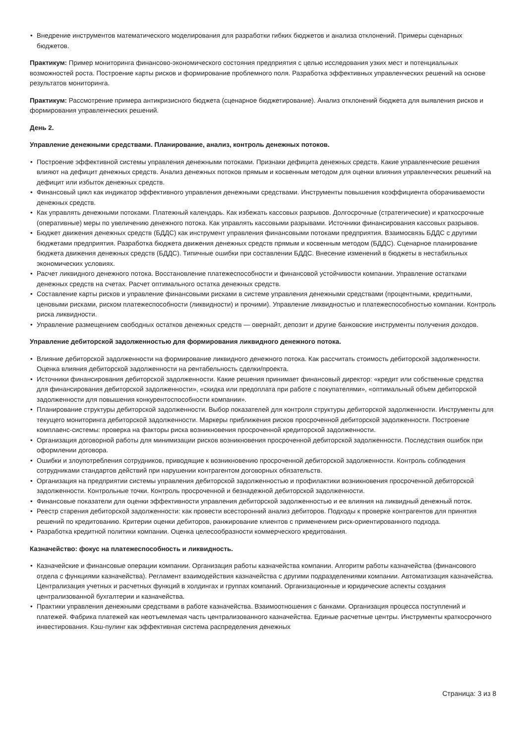• Внедрение инструментов математического моделирования для разработки гибких бюджетов и анализа отклонений. Примеры сценарных бюджетов.
Практикум: Пример мониторинга финансово-экономического состояния предприятия с целью исследования узких мест и потенциальных возможностей роста. Построение карты рисков и формирование проблемного поля. Разработка эффективных управленческих решений на основе результатов мониторинга.
Практикум: Рассмотрение примера антикризисного бюджета (сценарное бюджетирование). Анализ отклонений бюджета для выявления рисков и формирования управленческих решений.
День 2.
Управление денежными средствами. Планирование, анализ, контроль денежных потоков.
• Построение эффективной системы управления денежными потоками. Признаки дефицита денежных средств. Какие управленческие решения влияют на дефицит денежных средств. Анализ денежных потоков прямым и косвенным методом для оценки влияния управленческих решений на дефицит или избыток денежных средств.
• Финансовый цикл как индикатор эффективного управления денежными средствами. Инструменты повышения коэффициента оборачиваемости денежных средств.
• Как управлять денежными потоками. Платежный календарь. Как избежать кассовых разрывов. Долгосрочные (стратегические) и краткосрочные (оперативные) меры по увеличению денежного потока. Как управлять кассовыми разрывами. Источники финансирования кассовых разрывов.
• Бюджет движения денежных средств (БДДС) как инструмент управления финансовыми потоками предприятия. Взаимосвязь БДДС с другими бюджетами предприятия. Разработка бюджета движения денежных средств прямым и косвенным методом (БДДС). Сценарное планирование бюджета движения денежных средств (БДДС). Типичные ошибки при составлении БДДС. Внесение изменений в бюджеты в нестабильных экономических условиях.
• Расчет ликвидного денежного потока. Восстановление платежеспособности и финансовой устойчивости компании. Управление остатками денежных средств на счетах. Расчет оптимального остатка денежных средств.
• Составление карты рисков и управление финансовыми рисками в системе управления денежными средствами (процентными, кредитными, ценовыми рисками, риском платежеспособности (ликвидности) и прочими). Управление ликвидностью и платежеспособностью компании. Контроль риска ликвидности.
• Управление размещением свободных остатков денежных средств — овернайт, депозит и другие банковские инструменты получения доходов.
Управление дебиторской задолженностью для формирования ликвидного денежного потока.
• Влияние дебиторской задолженности на формирование ликвидного денежного потока. Как рассчитать стоимость дебиторской задолженности. Оценка влияния дебиторской задолженности на рентабельность сделки/проекта.
• Источники финансирования дебиторской задолженности. Какие решения принимает финансовый директор: «кредит или собственные средства для финансирования дебиторской задолженности», «скидка или предоплата при работе с покупателями», «оптимальный объем дебиторской задолженности для повышения конкурентоспособности компании».
• Планирование структуры дебиторской задолженности. Выбор показателей для контроля структуры дебиторской задолженности. Инструменты для текущего мониторинга дебиторской задолженности. Маркеры приближения рисков просроченной дебиторской задолженности. Построение комплаенс-системы: проверка на факторы риска возникновения просроченной кредиторской задолженности.
• Организация договорной работы для минимизации рисков возникновения просроченной дебиторской задолженности. Последствия ошибок при оформлении договора.
• Ошибки и злоупотребления сотрудников, приводящие к возникновению просроченной дебиторской задолженности. Контроль соблюдения сотрудниками стандартов действий при нарушении контрагентом договорных обязательств.
• Организация на предприятии системы управления дебиторской задолженностью и профилактики возникновения просроченной дебиторской задолженности. Контрольные точки. Контроль просроченной и безнадежной дебиторской задолженности.
• Финансовые показатели для оценки эффективности управления дебиторской задолженностью и ее влияния на ликвидный денежный поток.
• Реестр старения дебиторской задолженности: как провести всесторонний анализ дебиторов. Подходы к проверке контрагентов для принятия решений по кредитованию. Критерии оценки дебиторов, ранжирование клиентов с применением риск-ориентированного подхода.
• Разработка кредитной политики компании. Оценка целесообразности коммерческого кредитования.
Казначейство: фокус на платежеспособность и ликвидность.
• Казначейские и финансовые операции компании. Организация работы казначейства компании. Алгоритм работы казначейства (финансового отдела с функциями казначейства). Регламент взаимодействия казначейства с другими подразделениями компании. Автоматизация казначейства. Централизация учетных и расчетных функций в холдингах и группах компаний. Организационные и юридические аспекты создания централизованной бухгалтерии и казначейства.
• Практики управления денежными средствами в работе казначейства. Взаимоотношения с банками. Организация процесса поступлений и платежей. Фабрика платежей как неотъемлемая часть централизованного казначейства. Единые расчетные центры. Инструменты краткосрочного инвестирования. Кэш-пулинг как эффективная система распределения денежных
Страница: 3 из 8